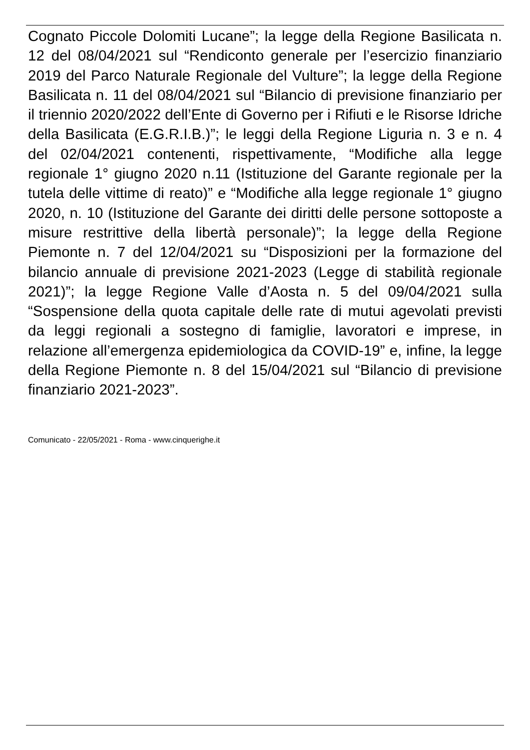Cognato Piccole Dolomiti Lucane”; la legge della Regione Basilicata n. 12 del 08/04/2021 sul “Rendiconto generale per l’esercizio finanziario 2019 del Parco Naturale Regionale del Vulture”; la legge della Regione Basilicata n. 11 del 08/04/2021 sul “Bilancio di previsione finanziario per il triennio 2020/2022 dell’Ente di Governo per i Rifiuti e le Risorse Idriche della Basilicata (E.G.R.I.B.)”; le leggi della Regione Liguria n. 3 e n. 4 del 02/04/2021 contenenti, rispettivamente, “Modifiche alla legge regionale 1° giugno 2020 n.11 (Istituzione del Garante regionale per la tutela delle vittime di reato)” e “Modifiche alla legge regionale 1° giugno 2020, n. 10 (Istituzione del Garante dei diritti delle persone sottoposte a misure restrittive della libertà personale)”; la legge della Regione Piemonte n. 7 del 12/04/2021 su “Disposizioni per la formazione del bilancio annuale di previsione 2021-2023 (Legge di stabilità regionale 2021)”; la legge Regione Valle d’Aosta n. 5 del 09/04/2021 sulla “Sospensione della quota capitale delle rate di mutui agevolati previsti da leggi regionali a sostegno di famiglie, lavoratori e imprese, in relazione all’emergenza epidemiologica da COVID-19” e, infine, la legge della Regione Piemonte n. 8 del 15/04/2021 sul “Bilancio di previsione finanziario 2021-2023”.
Comunicato - 22/05/2021 - Roma - www.cinquerighe.it